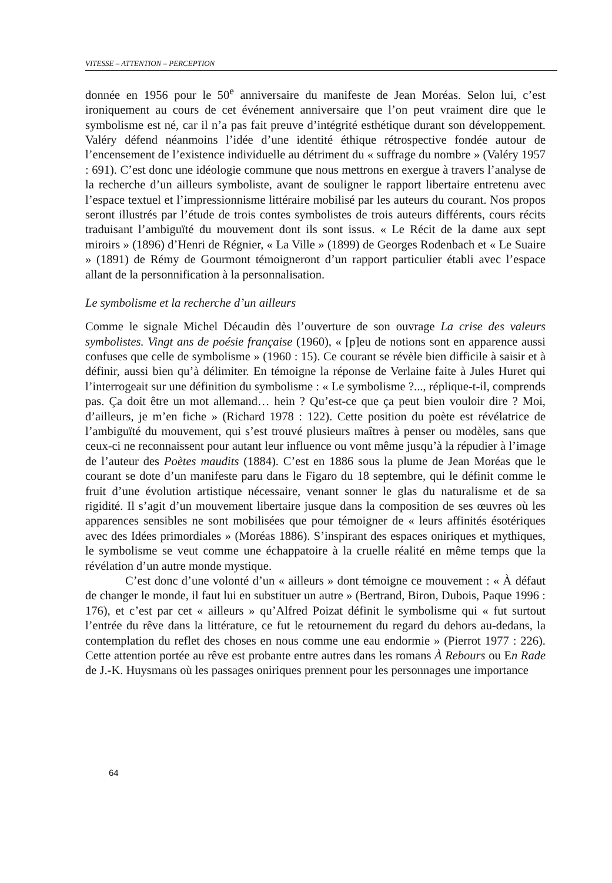VITESSE – ATTENTION – PERCEPTION
donnée en 1956 pour le 50<sup>e</sup> anniversaire du manifeste de Jean Moréas. Selon lui, c’est ironiquement au cours de cet événement anniversaire que l’on peut vraiment dire que le symbolisme est né, car il n’a pas fait preuve d’intégrité esthétique durant son développement. Valéry défend néanmoins l’idée d’une identité éthique rétrospective fondée autour de l’encensement de l’existence individuelle au détriment du « suffrage du nombre » (Valéry 1957 : 691). C’est donc une idéologie commune que nous mettrons en exergue à travers l’analyse de la recherche d’un ailleurs symboliste, avant de souligner le rapport libertaire entretenu avec l’espace textuel et l’impressionnisme littéraire mobilisé par les auteurs du courant. Nos propos seront illustrés par l’étude de trois contes symbolistes de trois auteurs différents, cours récits traduisant l’ambiguïté du mouvement dont ils sont issus. « Le Récit de la dame aux sept miroirs » (1896) d’Henri de Régnier, « La Ville » (1899) de Georges Rodenbach et « Le Suaire » (1891) de Rémy de Gourmont témoigneront d’un rapport particulier établi avec l’espace allant de la personnification à la personnalisation.
Le symbolisme et la recherche d’un ailleurs
Comme le signale Michel Décaudin dès l’ouverture de son ouvrage La crise des valeurs symbolistes. Vingt ans de poésie française (1960), « [p]eu de notions sont en apparence aussi confuses que celle de symbolisme » (1960 : 15). Ce courant se révèle bien difficile à saisir et à définir, aussi bien qu’à délimiter. En témoigne la réponse de Verlaine faite à Jules Huret qui l’interrogeait sur une définition du symbolisme : « Le symbolisme ?..., réplique-t-il, comprends pas. Ça doit être un mot allemand… hein ? Qu’est-ce que ça peut bien vouloir dire ? Moi, d’ailleurs, je m’en fiche » (Richard 1978 : 122). Cette position du poète est révélatrice de l’ambiguïté du mouvement, qui s’est trouvé plusieurs maîtres à penser ou modèles, sans que ceux-ci ne reconnaissent pour autant leur influence ou vont même jusqu’à la répudier à l’image de l’auteur des Poètes maudits (1884). C’est en 1886 sous la plume de Jean Moréas que le courant se dote d’un manifeste paru dans le Figaro du 18 septembre, qui le définit comme le fruit d’une évolution artistique nécessaire, venant sonner le glas du naturalisme et de sa rigidité. Il s’agit d’un mouvement libertaire jusque dans la composition de ses œuvres où les apparences sensibles ne sont mobilisées que pour témoigner de « leurs affinités ésotériques avec des Idées primordiales » (Moréas 1886). S’inspirant des espaces oniriques et mythiques, le symbolisme se veut comme une échappatoire à la cruelle réalité en même temps que la révélation d’un autre monde mystique.
C’est donc d’une volonté d’un « ailleurs » dont témoigne ce mouvement : « À défaut de changer le monde, il faut lui en substituer un autre » (Bertrand, Biron, Dubois, Paque 1996 : 176), et c’est par cet « ailleurs » qu’Alfred Poizat définit le symbolisme qui « fut surtout l’entrée du rêve dans la littérature, ce fut le retournement du regard du dehors au-dedans, la contemplation du reflet des choses en nous comme une eau endormie » (Pierrot 1977 : 226). Cette attention portée au rêve est probante entre autres dans les romans À Rebours ou En Rade de J.-K. Huysmans où les passages oniriques prennent pour les personnages une importance
64